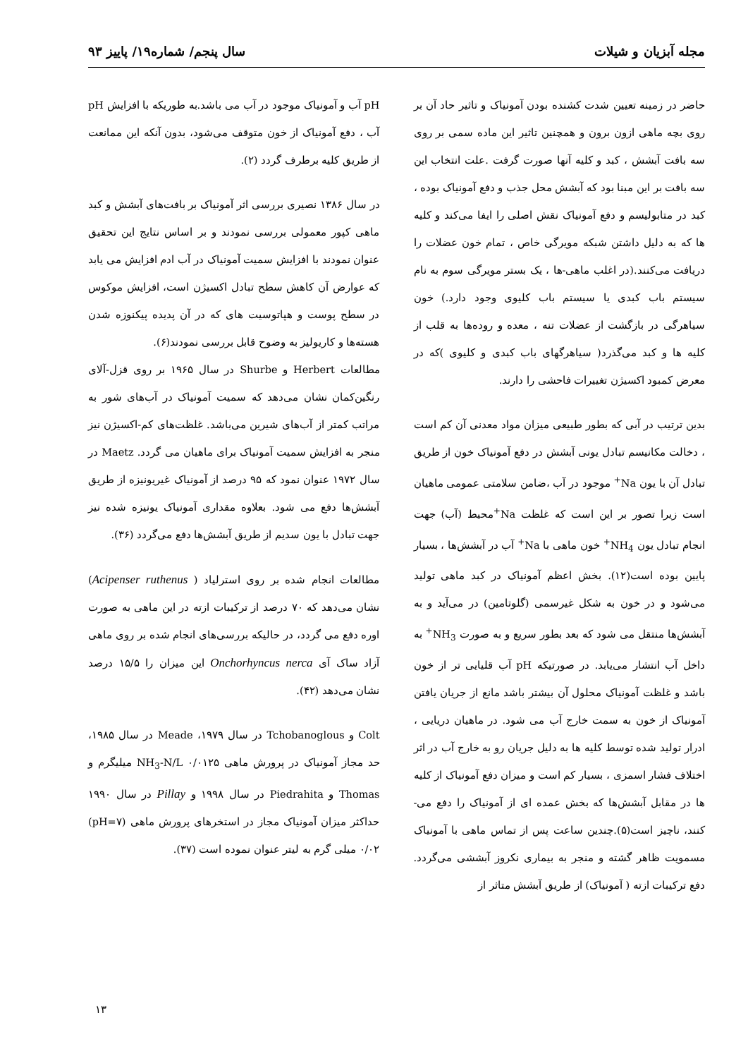مجله آبزیان و شیلات سال پنجم/ شماره۱۹/ پاییز ۹۳
حاضر در زمینه تعیین شدت کشنده بودن آمونیاک و تاثیر حاد آن بر روی بچه ماهی ازون برون و همچنین تاثیر این ماده سمی بر روی سه بافت آبشش ، کبد و کلیه آنها صورت گرفت .علت انتخاب این سه بافت بر این مبنا بود که آبشش محل جذب و دفع آمونیاک بوده ، کبد در متابولیسم و دفع آمونیاک نقش اصلی را ایفا می‌کند و کلیه ها که به دلیل داشتن شبکه مویرگی خاص ، تمام خون عضلات را دریافت می‌کنند.(در اغلب ماهی-ها ، یک بستر مویرگی سوم به نام سیستم باب کبدی یا سیستم باب کلیوی وجود دارد.) خون سیاهرگی در بازگشت از عضلات تنه ، معده و روده‌ها به قلب از کلیه ها و کبد می‌گذرد( سیاهرگهای باب کبدی و کلیوی )که در معرض کمبود اکسیژن تغییرات فاحشی را دارند.
بدین ترتیب در آبی که بطور طبیعی میزان مواد معدنی آن کم است ، دخالت مکانیسم تبادل یونی آبشش در دفع آمونیاک خون از طریق تبادل آن با یون Na<sup>+</sup> موجود در آب ،ضامن سلامتی عمومی ماهیان است زیرا تصور بر این است که غلظت Na<sup>+</sup>محیط (آب) جهت انجام تبادل یون NH<sub>4</sub><sup>+</sup> خون ماهی با Na<sup>+</sup> آب در آبشش‌ها ، بسیار پایین بوده است(۱۲). بخش اعظم آمونیاک در کبد ماهی تولید می‌شود و در خون به شکل غیرسمی (گلوتامین) در می‌آید و به آبشش‌ها منتقل می شود که بعد بطور سریع و به صورت NH<sub>3</sub><sup>+</sup> به داخل آب انتشار می‌یابد. در صورتیکه pH آب قلیایی تر از خون باشد و غلظت آمونیاک محلول آن بیشتر باشد مانع از جریان یافتن آمونیاک از خون به سمت خارج آب می شود. در ماهیان دریایی ، ادرار تولید شده توسط کلیه ها به دلیل جریان رو به خارج آب در اثر اختلاف فشار اسمزی ، بسیار کم است و میزان دفع آمونیاک از کلیه ها در مقابل آبشش‌ها که بخش عمده ای از آمونیاک را دفع می-کنند، ناچیز است(۵).چندین ساعت پس از تماس ماهی با آمونیاک مسمویت ظاهر گشته و منجر به بیماری نکروز آبششی می‌گردد. دفع ترکیبات ازته ( آمونیاک) از طریق آبشش متاثر از
pH آب و آمونیاک موجود در آب می باشد.به طوریکه با افزایش pH آب ، دفع آمونیاک از خون متوقف می‌شود، بدون آنکه این ممانعت از طریق کلیه برطرف گردد (۲).
در سال ۱۳۸۶ نصیری بررسی اثر آمونیاک بر بافت‌های آبشش و کبد ماهی کپور معمولی بررسی نمودند و بر اساس نتایج این تحقیق عنوان نمودند با افزایش سمیت آمونیاک در آب ادم افزایش می یابد که عوارض آن کاهش سطح تبادل اکسیژن است، افزایش موکوس در سطح پوست و هپاتوسیت های که در آن پدیده پیکنوزه شدن هسته‌ها و کاریولیز به وضوح قابل بررسی نمودند(۶).
مطالعات Herbert و Shurbe در سال ۱۹۶۵ بر روی قزل-آلای رنگین‌کمان نشان می‌دهد که سمیت آمونیاک در آب‌های شور به مراتب کمتر از آب‌های شیرین می‌باشد. غلظت‌های کم-اکسیژن نیز منجر به افزایش سمیت آمونیاک برای ماهیان می گردد. Maetz در سال ۱۹۷۲ عنوان نمود که ۹۵ درصد از آمونیاک غیریونیزه از طریق آبشش‌ها دفع می شود. بعلاوه مقداری آمونیاک یونیزه شده نیز جهت تبادل با یون سدیم از طریق آبشش‌ها دفع می‌گردد (۳۶).
مطالعات انجام شده بر روی استرلیاد ( Acipenser ruthenus) نشان می‌دهد که ۷۰ درصد از ترکیبات ازته در این ماهی به صورت اوره دفع می گردد، در حالیکه بررسی‌های انجام شده بر روی ماهی آزاد ساک آی Onchorhyncus nerca این میزان را ۱۵/۵ درصد نشان می‌دهد (۴۲).
Colt و Tchobanoglous در سال ۱۹۷۹، Meade در سال ۱۹۸۵، حد مجاز آمونیاک در پرورش ماهی NH<sub>3</sub>-N/L ۰/۰۱۲۵ میلیگرم و Thomas و Piedrahita در سال ۱۹۹۸ و Pillay در سال ۱۹۹۰ حداکثر میزان آمونیاک مجاز در استخرهای پرورش ماهی (pH=۷) ۰/۰۲ میلی گرم به لیتر عنوان نموده است (۳۷).
۱۳